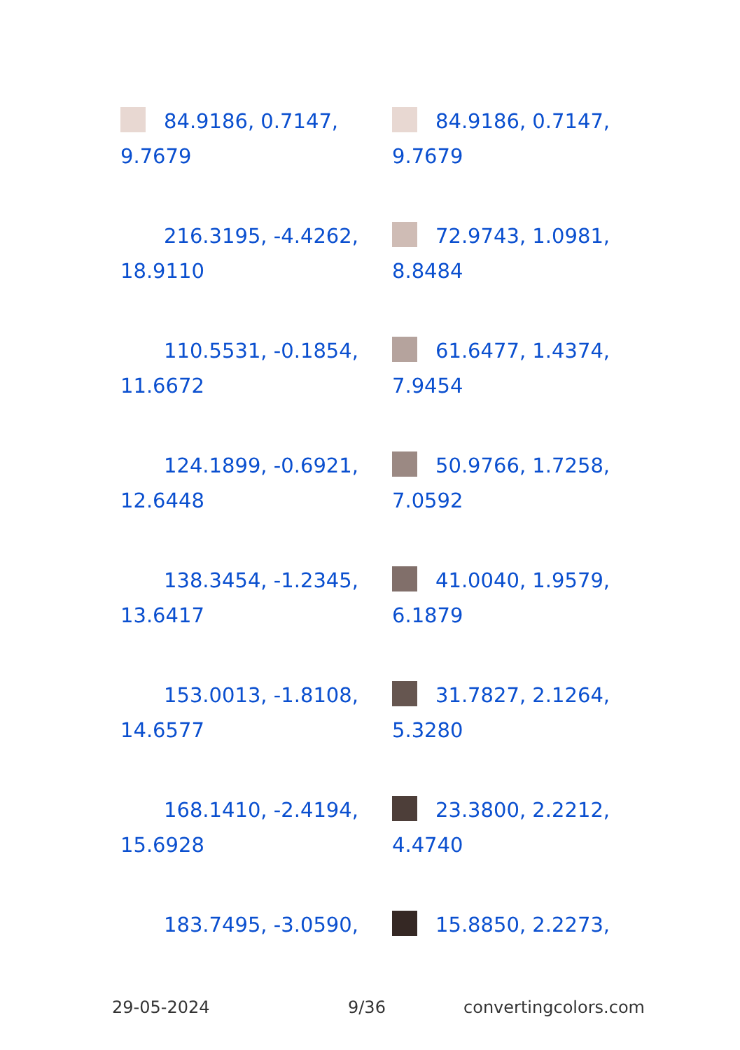84.9186, 0.7147,
9.7679
84.9186, 0.7147,
9.7679
216.3195, -4.4262,
18.9110
72.9743, 1.0981,
8.8484
110.5531, -0.1854,
11.6672
61.6477, 1.4374,
7.9454
124.1899, -0.6921,
12.6448
50.9766, 1.7258,
7.0592
138.3454, -1.2345,
13.6417
41.0040, 1.9579,
6.1879
153.0013, -1.8108,
14.6577
31.7827, 2.1264,
5.3280
168.1410, -2.4194,
15.6928
23.3800, 2.2212,
4.4740
183.7495, -3.0590,
15.8850, 2.2273,
29-05-2024 9/36 convertingcolors.com